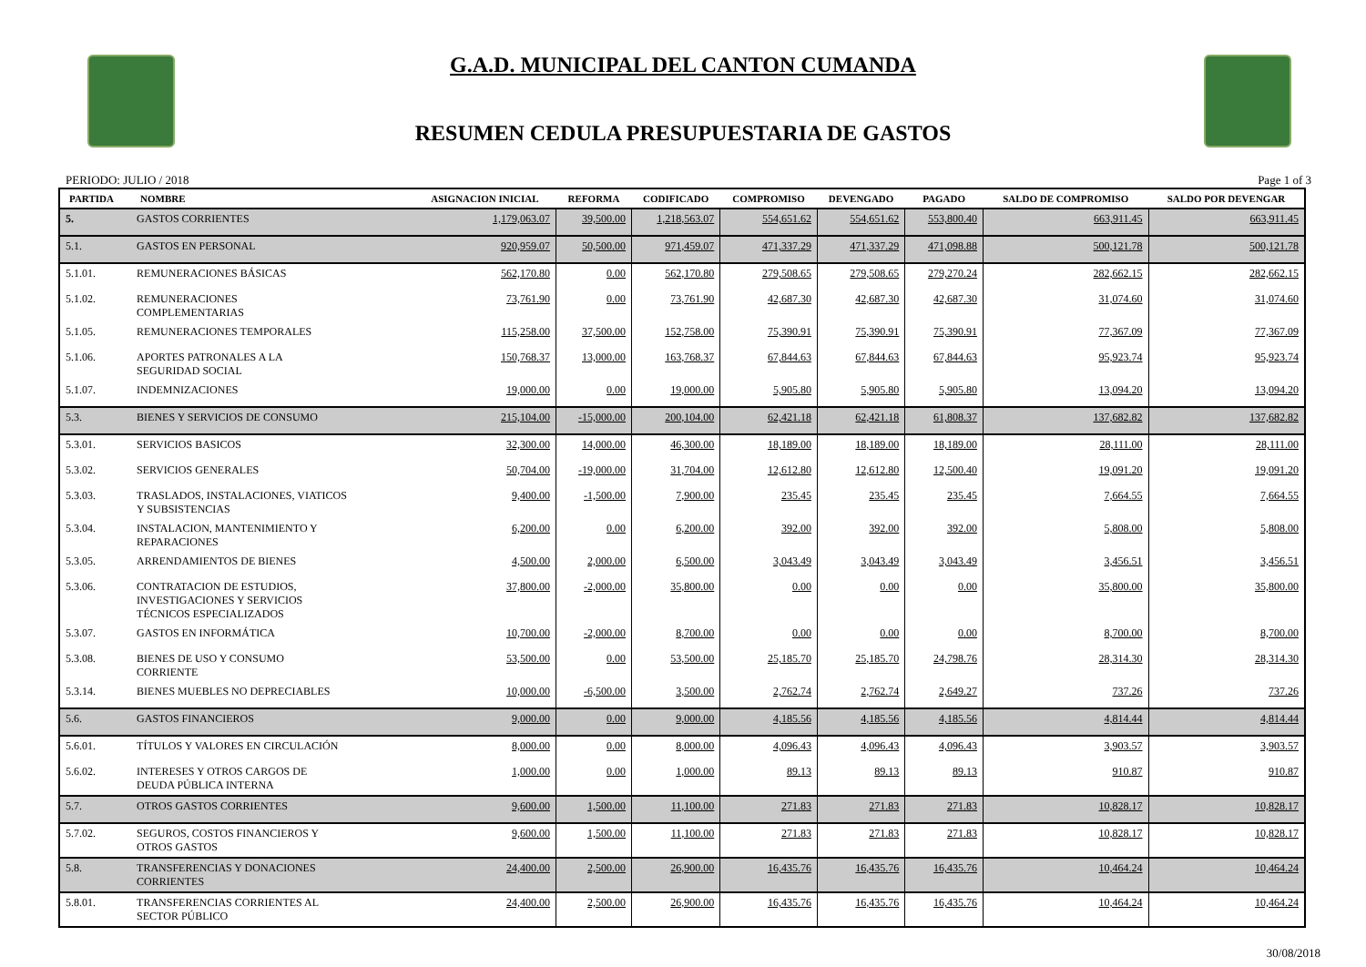G.A.D. MUNICIPAL DEL CANTON CUMANDA
RESUMEN CEDULA PRESUPUESTARIA DE GASTOS
PERIODO: JULIO / 2018 Page 1 of 3
| PARTIDA | NOMBRE | ASIGNACION INICIAL | REFORMA | CODIFICADO | COMPROMISO | DEVENGADO | PAGADO | SALDO DE COMPROMISO | SALDO POR DEVENGAR |
| --- | --- | --- | --- | --- | --- | --- | --- | --- | --- |
| 5. | GASTOS CORRIENTES | 1,179,063.07 | 39,500.00 | 1,218,563.07 | 554,651.62 | 554,651.62 | 553,800.40 | 663,911.45 | 663,911.45 |
| 5.1. | GASTOS EN PERSONAL | 920,959.07 | 50,500.00 | 971,459.07 | 471,337.29 | 471,337.29 | 471,098.88 | 500,121.78 | 500,121.78 |
| 5.1.01. | REMUNERACIONES BÁSICAS | 562,170.80 | 0.00 | 562,170.80 | 279,508.65 | 279,508.65 | 279,270.24 | 282,662.15 | 282,662.15 |
| 5.1.02. | REMUNERACIONES COMPLEMENTARIAS | 73,761.90 | 0.00 | 73,761.90 | 42,687.30 | 42,687.30 | 42,687.30 | 31,074.60 | 31,074.60 |
| 5.1.05. | REMUNERACIONES TEMPORALES | 115,258.00 | 37,500.00 | 152,758.00 | 75,390.91 | 75,390.91 | 75,390.91 | 77,367.09 | 77,367.09 |
| 5.1.06. | APORTES PATRONALES A LA SEGURIDAD SOCIAL | 150,768.37 | 13,000.00 | 163,768.37 | 67,844.63 | 67,844.63 | 67,844.63 | 95,923.74 | 95,923.74 |
| 5.1.07. | INDEMNIZACIONES | 19,000.00 | 0.00 | 19,000.00 | 5,905.80 | 5,905.80 | 5,905.80 | 13,094.20 | 13,094.20 |
| 5.3. | BIENES Y SERVICIOS DE CONSUMO | 215,104.00 | -15,000.00 | 200,104.00 | 62,421.18 | 62,421.18 | 61,808.37 | 137,682.82 | 137,682.82 |
| 5.3.01. | SERVICIOS BASICOS | 32,300.00 | 14,000.00 | 46,300.00 | 18,189.00 | 18,189.00 | 18,189.00 | 28,111.00 | 28,111.00 |
| 5.3.02. | SERVICIOS GENERALES | 50,704.00 | -19,000.00 | 31,704.00 | 12,612.80 | 12,612.80 | 12,500.40 | 19,091.20 | 19,091.20 |
| 5.3.03. | TRASLADOS, INSTALACIONES, VIATICOS Y SUBSISTENCIAS | 9,400.00 | -1,500.00 | 7,900.00 | 235.45 | 235.45 | 235.45 | 7,664.55 | 7,664.55 |
| 5.3.04. | INSTALACION, MANTENIMIENTO Y REPARACIONES | 6,200.00 | 0.00 | 6,200.00 | 392.00 | 392.00 | 392.00 | 5,808.00 | 5,808.00 |
| 5.3.05. | ARRENDAMIENTOS DE BIENES | 4,500.00 | 2,000.00 | 6,500.00 | 3,043.49 | 3,043.49 | 3,043.49 | 3,456.51 | 3,456.51 |
| 5.3.06. | CONTRATACION DE ESTUDIOS, INVESTIGACIONES Y SERVICIOS TÉCNICOS ESPECIALIZADOS | 37,800.00 | -2,000.00 | 35,800.00 | 0.00 | 0.00 | 0.00 | 35,800.00 | 35,800.00 |
| 5.3.07. | GASTOS EN INFORMÁTICA | 10,700.00 | -2,000.00 | 8,700.00 | 0.00 | 0.00 | 0.00 | 8,700.00 | 8,700.00 |
| 5.3.08. | BIENES DE USO Y CONSUMO CORRIENTE | 53,500.00 | 0.00 | 53,500.00 | 25,185.70 | 25,185.70 | 24,798.76 | 28,314.30 | 28,314.30 |
| 5.3.14. | BIENES MUEBLES NO DEPRECIABLES | 10,000.00 | -6,500.00 | 3,500.00 | 2,762.74 | 2,762.74 | 2,649.27 | 737.26 | 737.26 |
| 5.6. | GASTOS FINANCIEROS | 9,000.00 | 0.00 | 9,000.00 | 4,185.56 | 4,185.56 | 4,185.56 | 4,814.44 | 4,814.44 |
| 5.6.01. | TÍTULOS Y VALORES EN CIRCULACIÓN | 8,000.00 | 0.00 | 8,000.00 | 4,096.43 | 4,096.43 | 4,096.43 | 3,903.57 | 3,903.57 |
| 5.6.02. | INTERESES Y OTROS CARGOS DE DEUDA PÚBLICA INTERNA | 1,000.00 | 0.00 | 1,000.00 | 89.13 | 89.13 | 89.13 | 910.87 | 910.87 |
| 5.7. | OTROS GASTOS CORRIENTES | 9,600.00 | 1,500.00 | 11,100.00 | 271.83 | 271.83 | 271.83 | 10,828.17 | 10,828.17 |
| 5.7.02. | SEGUROS, COSTOS FINANCIEROS Y OTROS GASTOS | 9,600.00 | 1,500.00 | 11,100.00 | 271.83 | 271.83 | 271.83 | 10,828.17 | 10,828.17 |
| 5.8. | TRANSFERENCIAS Y DONACIONES CORRIENTES | 24,400.00 | 2,500.00 | 26,900.00 | 16,435.76 | 16,435.76 | 16,435.76 | 10,464.24 | 10,464.24 |
| 5.8.01. | TRANSFERENCIAS CORRIENTES AL SECTOR PÚBLICO | 24,400.00 | 2,500.00 | 26,900.00 | 16,435.76 | 16,435.76 | 16,435.76 | 10,464.24 | 10,464.24 |
30/08/2018